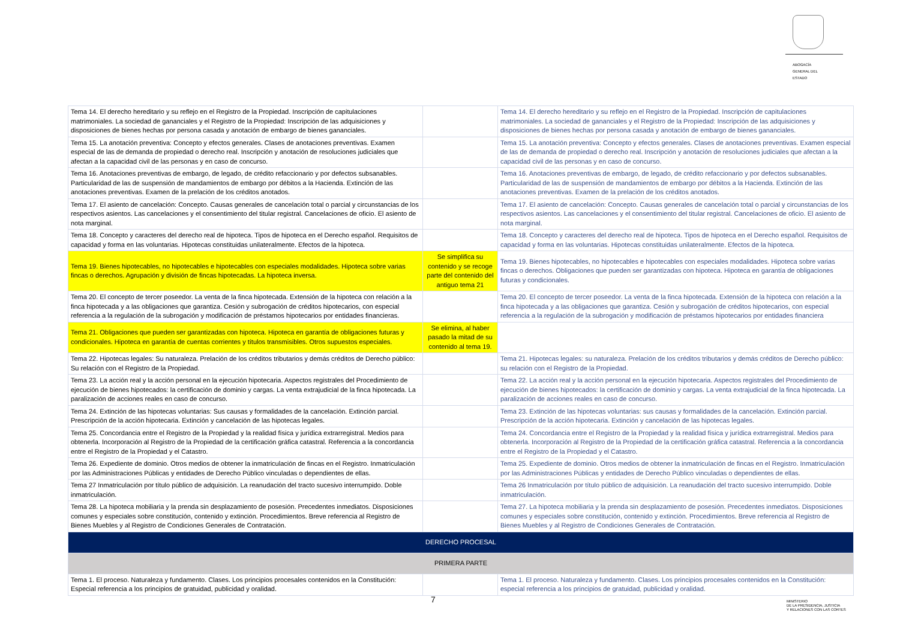ABOGACÍA
GENERAL DEL
ESTADO
| Tema 14. El derecho hereditario y su reflejo en el Registro de la Propiedad. Inscripción de capitulaciones matrimoniales. La sociedad de gananciales y el Registro de la Propiedad: Inscripción de las adquisiciones y disposiciones de bienes hechas por persona casada y anotación de embargo de bienes gananciales. | | Tema 14. El derecho hereditario y su reflejo en el Registro de la Propiedad. Inscripción de capitulaciones matrimoniales. La sociedad de gananciales y el Registro de la Propiedad: Inscripción de las adquisiciones y disposiciones de bienes hechas por persona casada y anotación de embargo de bienes gananciales. |
| Tema 15. La anotación preventiva: Concepto y efectos generales. Clases de anotaciones preventivas. Examen especial de las de demanda de propiedad o derecho real. Inscripción y anotación de resoluciones judiciales que afectan a la capacidad civil de las personas y en caso de concurso. | | Tema 15. La anotación preventiva: Concepto y efectos generales. Clases de anotaciones preventivas. Examen especial de las de demanda de propiedad o derecho real. Inscripción y anotación de resoluciones judiciales que afectan a la capacidad civil de las personas y en caso de concurso. |
| Tema 16. Anotaciones preventivas de embargo, de legado, de crédito refaccionario y por defectos subsanables. Particularidad de las de suspensión de mandamientos de embargo por débitos a la Hacienda. Extinción de las anotaciones preventivas. Examen de la prelación de los créditos anotados. | | Tema 16. Anotaciones preventivas de embargo, de legado, de crédito refaccionario y por defectos subsanables. Particularidad de las de suspensión de mandamientos de embargo por débitos a la Hacienda. Extinción de las anotaciones preventivas. Examen de la prelación de los créditos anotados. |
| Tema 17. El asiento de cancelación: Concepto. Causas generales de cancelación total o parcial y circunstancias de los respectivos asientos. Las cancelaciones y el consentimiento del titular registral. Cancelaciones de oficio. El asiento de nota marginal. | | Tema 17. El asiento de cancelación: Concepto. Causas generales de cancelación total o parcial y circunstancias de los respectivos asientos. Las cancelaciones y el consentimiento del titular registral. Cancelaciones de oficio. El asiento de nota marginal. |
| Tema 18. Concepto y caracteres del derecho real de hipoteca. Tipos de hipoteca en el Derecho español. Requisitos de capacidad y forma en las voluntarias. Hipotecas constituidas unilateralmente. Efectos de la hipoteca. | | Tema 18. Concepto y caracteres del derecho real de hipoteca. Tipos de hipoteca en el Derecho español. Requisitos de capacidad y forma en las voluntarias. Hipotecas constituidas unilateralmente. Efectos de la hipoteca. |
| Tema 19. Bienes hipotecables, no hipotecables e hipotecables con especiales modalidades. Hipoteca sobre varias fincas o derechos. Agrupación y división de fincas hipotecadas. La hipoteca inversa. | Se simplifica su contenido y se recoge parte del contenido del antiguo tema 21 | Tema 19. Bienes hipotecables, no hipotecables e hipotecables con especiales modalidades. Hipoteca sobre varias fincas o derechos. Obligaciones que pueden ser garantizadas con hipoteca. Hipoteca en garantía de obligaciones futuras y condicionales. |
| Tema 20. El concepto de tercer poseedor. La venta de la finca hipotecada. Extensión de la hipoteca con relación a la finca hipotecada y a las obligaciones que garantiza. Cesión y subrogación de créditos hipotecarios, con especial referencia a la regulación de la subrogación y modificación de préstamos hipotecarios por entidades financieras. | | Tema 20. El concepto de tercer poseedor. La venta de la finca hipotecada. Extensión de la hipoteca con relación a la finca hipotecada y a las obligaciones que garantiza. Cesión y subrogación de créditos hipotecarios, con especial referencia a la regulación de la subrogación y modificación de préstamos hipotecarios por entidades financiera |
| Tema 21. Obligaciones que pueden ser garantizadas con hipoteca. Hipoteca en garantía de obligaciones futuras y condicionales. Hipoteca en garantía de cuentas corrientes y títulos transmisibles. Otros supuestos especiales. | Se elimina, al haber pasado la mitad de su contenido al tema 19. | |
| Tema 22. Hipotecas legales: Su naturaleza. Prelación de los créditos tributarios y demás créditos de Derecho público: Su relación con el Registro de la Propiedad. | | Tema 21. Hipotecas legales: su naturaleza. Prelación de los créditos tributarios y demás créditos de Derecho público: su relación con el Registro de la Propiedad. |
| Tema 23. La acción real y la acción personal en la ejecución hipotecaria. Aspectos registrales del Procedimiento de ejecución de bienes hipotecados: la certificación de dominio y cargas. La venta extrajudicial de la finca hipotecada. La paralización de acciones reales en caso de concurso. | | Tema 22. La acción real y la acción personal en la ejecución hipotecaria. Aspectos registrales del Procedimiento de ejecución de bienes hipotecados: la certificación de dominio y cargas. La venta extrajudicial de la finca hipotecada. La paralización de acciones reales en caso de concurso. |
| Tema 24. Extinción de las hipotecas voluntarias: Sus causas y formalidades de la cancelación. Extinción parcial. Prescripción de la acción hipotecaria. Extinción y cancelación de las hipotecas legales. | | Tema 23. Extinción de las hipotecas voluntarias: sus causas y formalidades de la cancelación. Extinción parcial. Prescripción de la acción hipotecaria. Extinción y cancelación de las hipotecas legales. |
| Tema 25. Concordancia entre el Registro de la Propiedad y la realidad física y jurídica extrarregistral. Medios para obtenerla. Incorporación al Registro de la Propiedad de la certificación gráfica catastral. Referencia a la concordancia entre el Registro de la Propiedad y el Catastro. | | Tema 24. Concordancia entre el Registro de la Propiedad y la realidad física y jurídica extrarregistral. Medios para obtenerla. Incorporación al Registro de la Propiedad de la certificación gráfica catastral. Referencia a la concordancia entre el Registro de la Propiedad y el Catastro. |
| Tema 26. Expediente de dominio. Otros medios de obtener la inmatriculación de fincas en el Registro. Inmatriculación por las Administraciones Públicas y entidades de Derecho Público vinculadas o dependientes de ellas. | | Tema 25. Expediente de dominio. Otros medios de obtener la inmatriculación de fincas en el Registro. Inmatriculación por las Administraciones Públicas y entidades de Derecho Público vinculadas o dependientes de ellas. |
| Tema 27 Inmatriculación por título público de adquisición. La reanudación del tracto sucesivo interrumpido. Doble inmatriculación. | | Tema 26 Inmatriculación por título público de adquisición. La reanudación del tracto sucesivo interrumpido. Doble inmatriculación. |
| Tema 28. La hipoteca mobiliaria y la prenda sin desplazamiento de posesión. Precedentes inmediatos. Disposiciones comunes y especiales sobre constitución, contenido y extinción. Procedimientos. Breve referencia al Registro de Bienes Muebles y al Registro de Condiciones Generales de Contratación. | | Tema 27. La hipoteca mobiliaria y la prenda sin desplazamiento de posesión. Precedentes inmediatos. Disposiciones comunes y especiales sobre constitución, contenido y extinción. Procedimientos. Breve referencia al Registro de Bienes Muebles y al Registro de Condiciones Generales de Contratación. |
| DERECHO PROCESAL | | |
| PRIMERA PARTE | | |
| Tema 1. El proceso. Naturaleza y fundamento. Clases. Los principios procesales contenidos en la Constitución: Especial referencia a los principios de gratuidad, publicidad y oralidad. | | Tema 1. El proceso. Naturaleza y fundamento. Clases. Los principios procesales contenidos en la Constitución: especial referencia a los principios de gratuidad, publicidad y oralidad. |
7
MINISTERIO
DE LA PRESIDENCIA, JUSTICIA
Y RELACIONES CON LAS CORTES